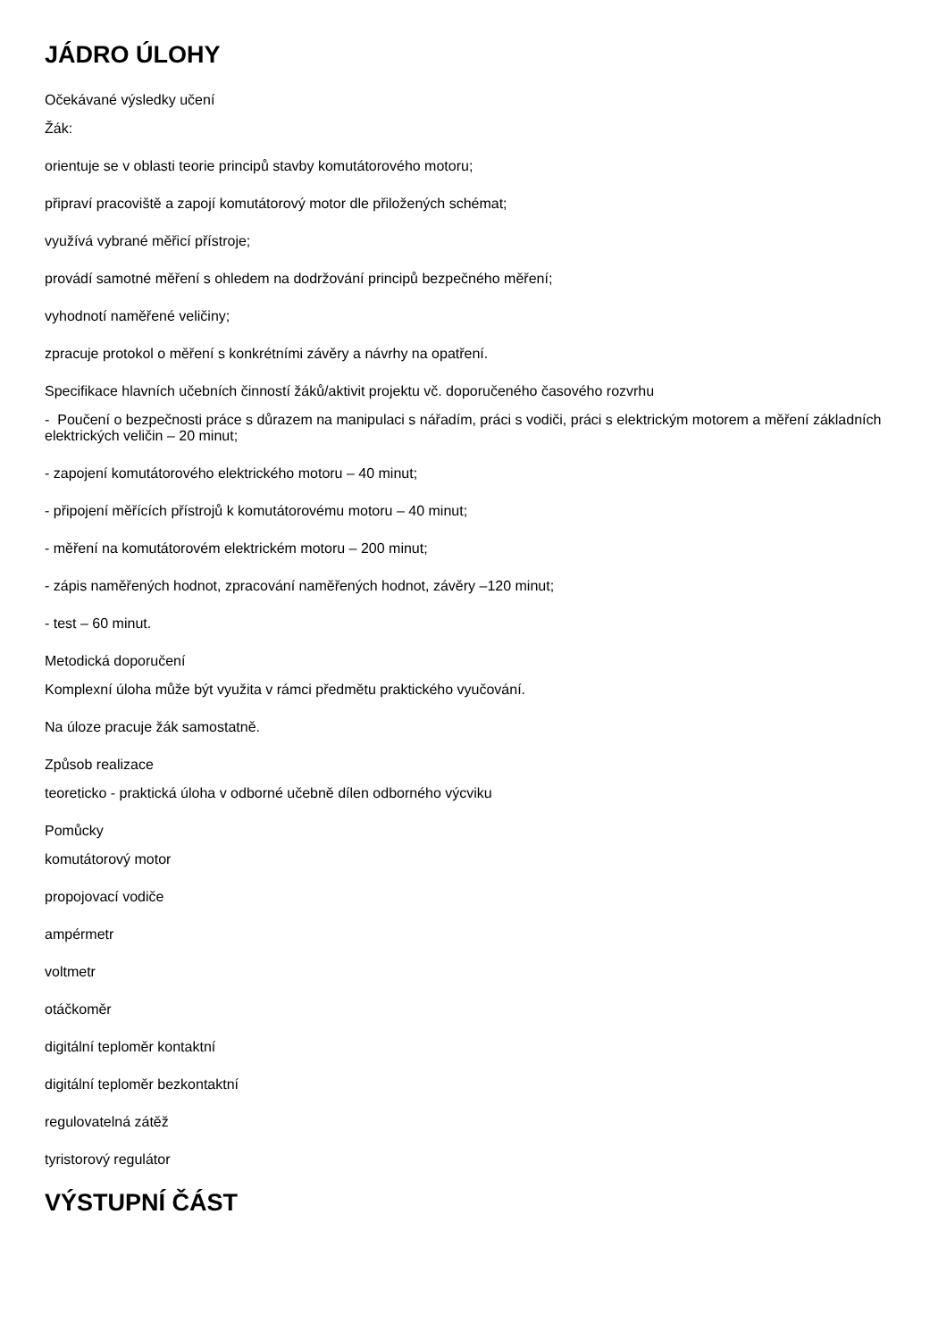JÁDRO ÚLOHY
Očekávané výsledky učení
Žák:
orientuje se v oblasti teorie principů stavby komutátorového motoru;
připraví pracoviště a zapojí komutátorový motor dle přiložených schémat;
využívá vybrané měřicí přístroje;
provádí samotné měření s ohledem na dodržování principů bezpečného měření;
vyhodnotí naměřené veličiny;
zpracuje protokol o měření s konkrétními závěry a návrhy na opatření.
Specifikace hlavních učebních činností žáků/aktivit projektu vč. doporučeného časového rozvrhu
- Poučení o bezpečnosti práce s důrazem na manipulaci s nářadím, práci s vodiči, práci s elektrickým motorem a měření základních elektrických veličin – 20 minut;
- zapojení komutátorového elektrického motoru – 40 minut;
- připojení měřících přístrojů k komutátorovému motoru – 40 minut;
- měření na komutátorovém elektrickém motoru – 200 minut;
- zápis naměřených hodnot, zpracování naměřených hodnot, závěry –120 minut;
- test – 60 minut.
Metodická doporučení
Komplexní úloha může být využita v rámci předmětu praktického vyučování.
Na úloze pracuje žák samostatně.
Způsob realizace
teoreticko - praktická úloha v odborné učebně dílen odborného výcviku
Pomůcky
komutátorový motor
propojovací vodiče
ampérmetr
voltmetr
otáčkoměr
digitální teploměr kontaktní
digitální teploměr bezkontaktní
regulovatelná zátěž
tyristorový regulátor
VÝSTUPNÍ ČÁST